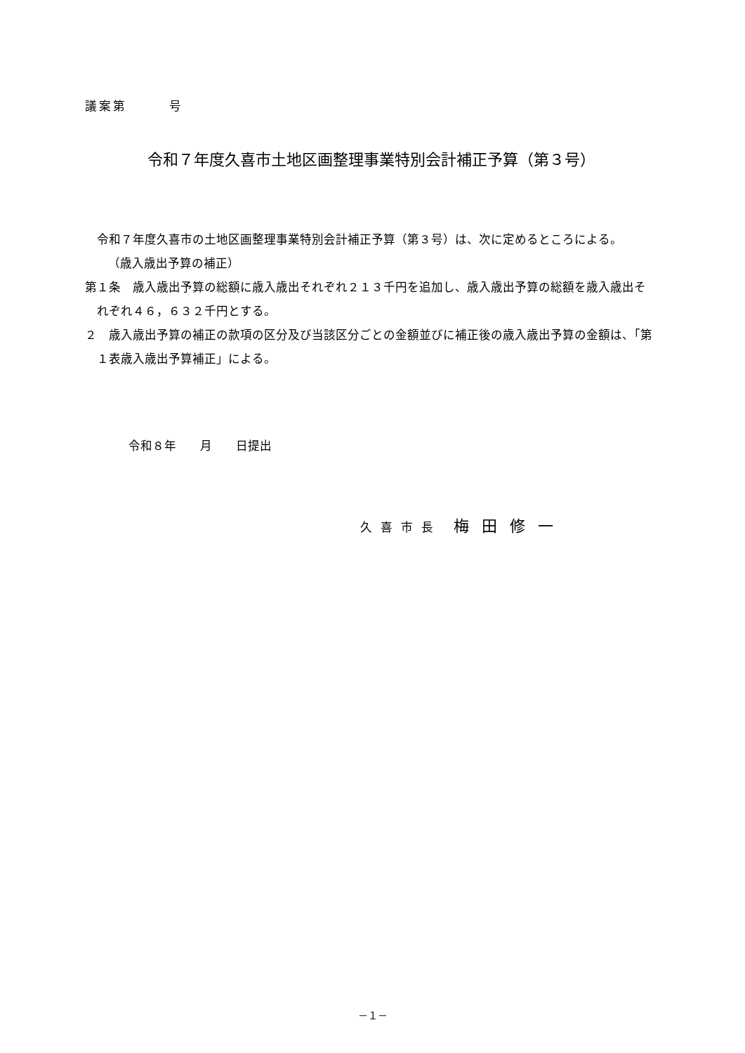議案第　　　号
令和７年度久喜市土地区画整理事業特別会計補正予算（第３号）
令和７年度久喜市の土地区画整理事業特別会計補正予算（第３号）は、次に定めるところによる。
（歳入歳出予算の補正）
第１条　歳入歳出予算の総額に歳入歳出それぞれ２１３千円を追加し、歳入歳出予算の総額を歳入歳出それぞれ４６，６３２千円とする。
２　歳入歳出予算の補正の款項の区分及び当該区分ごとの金額並びに補正後の歳入歳出予算の金額は、「第１表歳入歳出予算補正」による。
令和８年　　月　　日提出
久喜市長　梅田修一
－１－